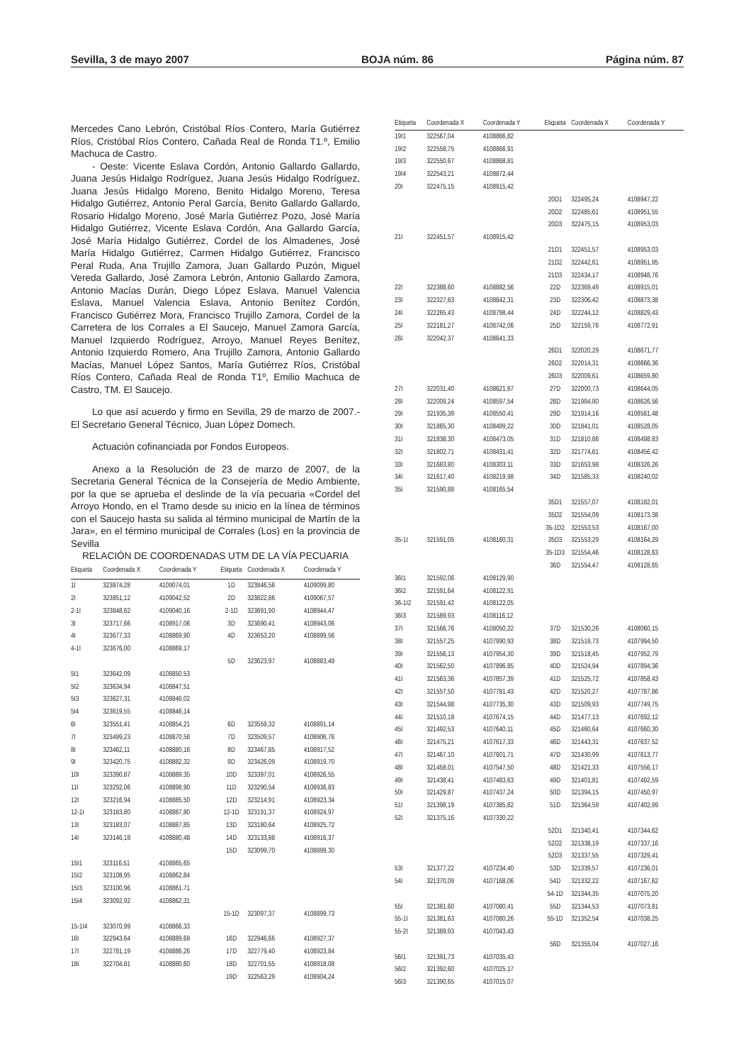Sevilla, 3 de mayo 2007 BOJA núm. 86 Página núm. 87
Mercedes Cano Lebrón, Cristóbal Ríos Contero, María Gutiérrez Ríos, Cristóbal Ríos Contero, Cañada Real de Ronda T1.º, Emilio Machuca de Castro.
- Oeste: Vicente Eslava Cordón, Antonio Gallardo Gallardo, Juana Jesús Hidalgo Rodríguez, Juana Jesús Hidalgo Rodríguez, Juana Jesús Hidalgo Moreno, Benito Hidalgo Moreno, Teresa Hidalgo Gutiérrez, Antonio Peral García, Benito Gallardo Gallardo, Rosario Hidalgo Moreno, José María Gutiérrez Pozo, José María Hidalgo Gutiérrez, Vicente Eslava Cordón, Ana Gallardo García, José María Hidalgo Gutiérrez, Cordel de los Almadenes, José María Hidalgo Gutiérrez, Carmen Hidalgo Gutiérrez, Francisco Peral Ruda, Ana Trujillo Zamora, Juan Gallardo Puzón, Miguel Vereda Gallardo, José Zamora Lebrón, Antonio Gallardo Zamora, Antonio Macías Durán, Diego López Eslava, Manuel Valencia Eslava, Manuel Valencia Eslava, Antonio Benítez Cordón, Francisco Gutiérrez Mora, Francisco Trujillo Zamora, Cordel de la Carretera de los Corrales a El Saucejo, Manuel Zamora García, Manuel Izquierdo Rodríguez, Arroyo, Manuel Reyes Benítez, Antonio Izquierdo Romero, Ana Trujillo Zamora, Antonio Gallardo Macías, Manuel López Santos, María Gutiérrez Ríos, Cristóbal Ríos Contero, Cañada Real de Ronda T1º, Emilio Machuca de Castro, TM. El Saucejo.
Lo que así acuerdo y firmo en Sevilla, 29 de marzo de 2007.- El Secretario General Técnico, Juan López Domech.
Actuación cofinanciada por Fondos Europeos.
Anexo a la Resolución de 23 de marzo de 2007, de la Secretaria General Técnica de la Consejería de Medio Ambiente, por la que se aprueba el deslinde de la vía pecuaria «Cordel del Arroyo Hondo, en el Tramo desde su inicio en la línea de términos con el Saucejo hasta su salida al término municipal de Martín de la Jara», en el término municipal de Corrales (Los) en la provincia de Sevilla
RELACIÓN DE COORDENADAS UTM DE LA VÍA PECUARIA
| Etiqueta | Coordenada X | Coordenada Y | Etiqueta | Coordenada X | Coordenada Y |
| --- | --- | --- | --- | --- | --- |
| 1I | 323874,28 | 4109074,01 | 1D | 323846,56 | 4109099,80 |
| 2I | 323851,12 | 4109042,52 | 2D | 323822,86 | 4109067,57 |
| 2-1I | 323848,62 | 4109040,16 | 2-1D | 323691,90 | 4108944,47 |
| 3I | 323717,66 | 4108917,06 | 3D | 323690,41 | 4108943,06 |
| 4I | 323677,33 | 4108869,90 | 4D | 323653,20 | 4108899,56 |
| 4-1I | 323676,00 | 4108869,17 | | | |
| | | | 5D | 323623,97 | 4108883,49 |
| 5I1 | 323642,09 | 4108850,53 | | | |
| 5I2 | 323634,94 | 4108847,51 | | | |
| 5I3 | 323627,31 | 4108846,02 | | | |
| 5I4 | 323619,55 | 4108846,14 | | | |
| 6I | 323551,41 | 4108854,21 | 6D | 323559,32 | 4108891,14 |
| 7I | 323499,23 | 4108870,58 | 7D | 323509,57 | 4108906,76 |
| 8I | 323462,11 | 4108880,16 | 8D | 323467,85 | 4108917,52 |
| 9I | 323420,75 | 4108882,32 | 9D | 323426,09 | 4108919,70 |
| 10I | 323390,87 | 4108889,35 | 10D | 323397,01 | 4108926,55 |
| 11I | 323292,06 | 4108898,90 | 11D | 323290,54 | 4108936,83 |
| 12I | 323216,94 | 4108885,50 | 12D | 323214,91 | 4108923,34 |
| 12-1I | 323183,80 | 4108887,80 | 12-1D | 323191,37 | 4108924,97 |
| 13I | 323183,07 | 4108887,85 | 13D | 323180,64 | 4108925,72 |
| 14I | 323146,18 | 4108880,48 | 14D | 323133,88 | 4108916,37 |
| | | | 15D | 323099,70 | 4108899,30 |
| 15I1 | 323116,51 | 4108865,65 | | | |
| 15I2 | 323108,95 | 4108862,84 | | | |
| 15I3 | 323100,96 | 4108861,71 | | | |
| 15I4 | 323092,92 | 4108862,31 | | | |
| | | | 15-1D | 323097,37 | 4108899,73 |
| 15-1I4 | 323070,99 | 4108866,33 | | | |
| 16I | 322943,64 | 4108889,69 | 16D | 322946,66 | 4108927,37 |
| 17I | 322781,19 | 4108886,26 | 17D | 322779,40 | 4108923,84 |
| 18I | 322704,81 | 4108880,60 | 18D | 322701,55 | 4108918,08 |
| | | | 19D | 322563,29 | 4108904,24 |
| Etiqueta | Coordenada X | Coordenada Y | Etiqueta | Coordenada X | Coordenada Y |
| --- | --- | --- | --- | --- | --- |
| 19I1 | 322567,04 | 4108866,82 | | | |
| 19I2 | 322558,75 | 4108866,91 | | | |
| 19I3 | 322550,67 | 4108868,81 | | | |
| 19I4 | 322543,21 | 4108872,44 | | | |
| 20I | 322475,15 | 4108915,42 | | | |
| | | | 20D1 | 322495,24 | 4108947,22 |
| | | | 20D2 | 322485,61 | 4108951,55 |
| | | | 20D3 | 322475,15 | 4108953,03 |
| 21I | 322451,57 | 4108915,42 | | | |
| | | | 21D1 | 322451,57 | 4108953,03 |
| | | | 21D2 | 322442,61 | 4108951,95 |
| | | | 21D3 | 322434,17 | 4108948,76 |
| 22I | 322388,60 | 4108882,56 | 22D | 322369,49 | 4108915,01 |
| 23I | 322327,63 | 4108842,31 | 23D | 322306,42 | 4108873,38 |
| 24I | 322265,43 | 4108798,44 | 24D | 322244,12 | 4108829,43 |
| 25I | 322181,27 | 4108742,06 | 25D | 322159,76 | 4108772,91 |
| 26I | 322042,37 | 4108641,33 | | | |
| | | | 26D1 | 322020,29 | 4108671,77 |
| | | | 26D2 | 322014,31 | 4108666,36 |
| | | | 26D3 | 322009,61 | 4108659,80 |
| 27I | 322031,40 | 4108621,87 | 27D | 322000,73 | 4108644,05 |
| 28I | 322009,24 | 4108597,54 | 28D | 321984,80 | 4108626,56 |
| 29I | 321935,39 | 4108550,41 | 29D | 321914,16 | 4108581,48 |
| 30I | 321865,30 | 4108499,22 | 30D | 321841,01 | 4108528,05 |
| 31I | 321838,30 | 4108473,05 | 31D | 321810,86 | 4108498,83 |
| 32I | 321802,71 | 4108431,41 | 32D | 321774,61 | 4108456,42 |
| 33I | 321683,80 | 4108303,11 | 33D | 321653,98 | 4108326,26 |
| 34I | 321617,40 | 4108219,98 | 34D | 321585,33 | 4108240,02 |
| 35I | 321590,88 | 4108165,54 | | | |
| | | | 35D1 | 321557,07 | 4108182,01 |
| | | | 35D2 | 321554,09 | 4108173,38 |
| | | | 35-1D2 | 321553,53 | 4108167,00 |
| 35-1I | 321591,05 | 4108160,31 | 35D3 | 321553,29 | 4108164,29 |
| | | | 35-1D3 | 321554,46 | 4108128,63 |
| | | | 36D | 321554,47 | 4108128,65 |
| 36I1 | 321592,06 | 4108129,90 | | | |
| 36I2 | 321591,64 | 4108122,91 | | | |
| 36-1I2 | 321591,42 | 4108122,05 | | | |
| 36I3 | 321589,93 | 4108116,12 | | | |
| 37I | 321566,76 | 4108050,22 | 37D | 321530,26 | 4108060,15 |
| 38I | 321557,25 | 4107990,93 | 38D | 321519,73 | 4107994,50 |
| 39I | 321556,13 | 4107954,30 | 39D | 321518,45 | 4107952,79 |
| 40I | 321562,50 | 4107896,85 | 40D | 321524,94 | 4107894,36 |
| 41I | 321563,36 | 4107857,39 | 41D | 321525,72 | 4107858,43 |
| 42I | 321557,50 | 4107781,43 | 42D | 321520,27 | 4107787,86 |
| 43I | 321544,98 | 4107735,30 | 43D | 321509,93 | 4107749,75 |
| 44I | 321510,18 | 4107674,15 | 44D | 321477,13 | 4107692,12 |
| 45I | 321492,53 | 4107640,11 | 45D | 321460,64 | 4107660,30 |
| 46I | 321475,21 | 4107617,33 | 46D | 321443,31 | 4107637,52 |
| 47I | 321467,10 | 4107601,71 | 47D | 321430,99 | 4107613,77 |
| 48I | 321458,01 | 4107547,50 | 48D | 321421,33 | 4107556,17 |
| 49I | 321438,41 | 4107483,63 | 49D | 321401,81 | 4107492,59 |
| 50I | 321429,87 | 4107437,24 | 50D | 321394,15 | 4107450,97 |
| 51I | 321398,19 | 4107385,82 | 51D | 321364,59 | 4107402,99 |
| 52I | 321375,16 | 4107330,22 | | | |
| | | | 52D1 | 321340,41 | 4107344,62 |
| | | | 52D2 | 321338,19 | 4107337,16 |
| | | | 52D3 | 321337,55 | 4107329,41 |
| 53I | 321377,22 | 4107234,40 | 53D | 321339,57 | 4107236,01 |
| 54I | 321370,09 | 4107168,06 | 54D | 321332,22 | 4107167,62 |
| | | | 54-1D | 321344,35 | 4107075,20 |
| 55I | 321381,60 | 4107080,41 | 55D | 321344,53 | 4107073,81 |
| 55-1I | 321381,63 | 4107080,26 | 55-1D | 321352,54 | 4107038,25 |
| 55-2I | 321389,93 | 4107043,43 | | | |
| | | | 56D | 321355,04 | 4107027,16 |
| 56I1 | 321391,73 | 4107035,43 | | | |
| 56I2 | 321392,60 | 4107025,17 | | | |
| 56I3 | 321390,65 | 4107015,07 | | | |